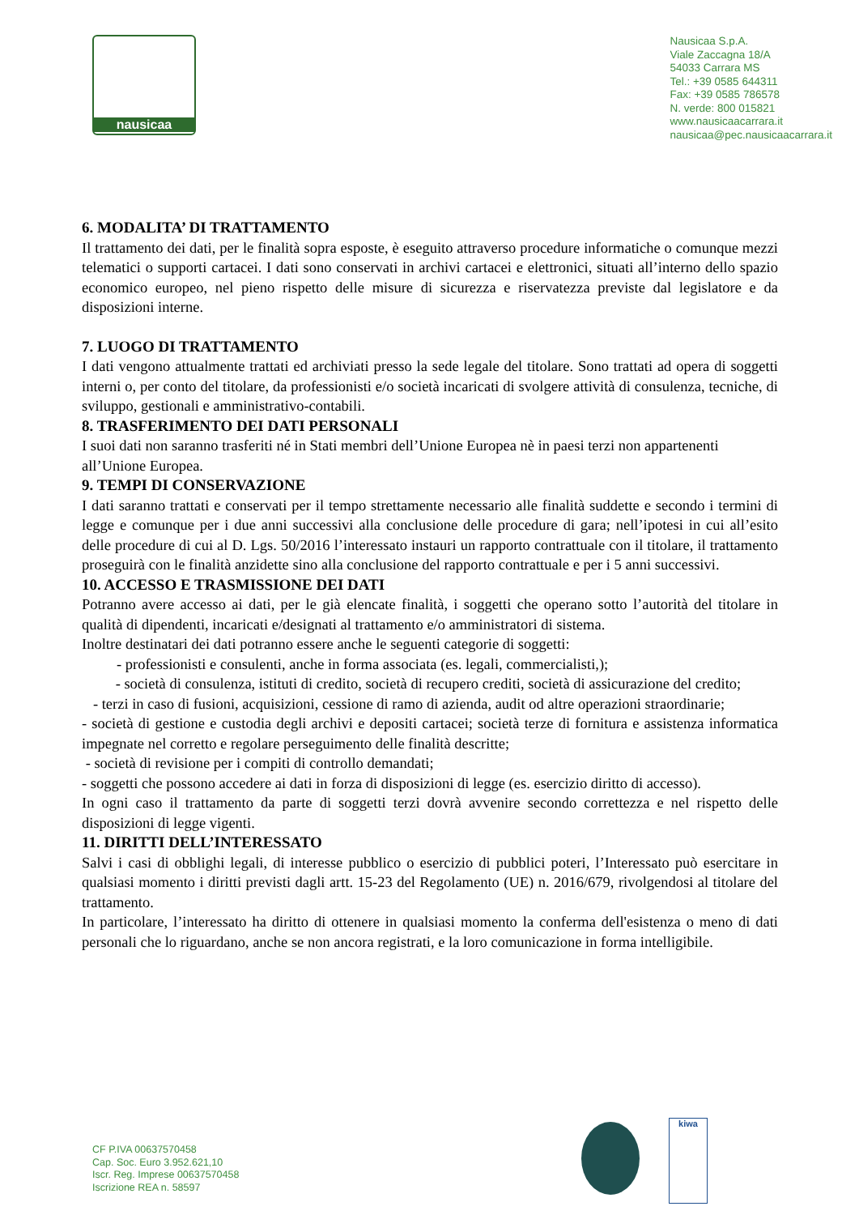nausicaa
Nausicaa S.p.A.
Viale Zaccagna 18/A
54033 Carrara MS
Tel.: +39 0585 644311
Fax: +39 0585 786578
N. verde: 800 015821
www.nausicaacarrara.it
nausicaa@pec.nausicaacarrara.it
6. MODALITA’ DI TRATTAMENTO
Il trattamento dei dati, per le finalità sopra esposte, è eseguito attraverso procedure informatiche o comunque mezzi telematici o supporti cartacei. I dati sono conservati in archivi cartacei e elettronici, situati all’interno dello spazio economico europeo, nel pieno rispetto delle misure di sicurezza e riservatezza previste dal legislatore e da disposizioni interne.
7. LUOGO DI TRATTAMENTO
I dati vengono attualmente trattati ed archiviati presso la sede legale del titolare. Sono trattati ad opera di soggetti interni o, per conto del titolare, da professionisti e/o società incaricati di svolgere attività di consulenza, tecniche, di sviluppo, gestionali e amministrativo-contabili.
8. TRASFERIMENTO DEI DATI PERSONALI
I suoi dati non saranno trasferiti né in Stati membri dell’Unione Europea nè in paesi terzi non appartenenti all’Unione Europea.
9. TEMPI DI CONSERVAZIONE
I dati saranno trattati e conservati per il tempo strettamente necessario alle finalità suddette e secondo i termini di legge e comunque per i due anni successivi alla conclusione delle procedure di gara; nell’ipotesi in cui all’esito delle procedure di cui al D. Lgs. 50/2016 l’interessato instauri un rapporto contrattuale con il titolare, il trattamento proseguirà con le finalità anzidette sino alla conclusione del rapporto contrattuale e per i 5 anni successivi.
10. ACCESSO E TRASMISSIONE DEI DATI
Potranno avere accesso ai dati, per le già elencate finalità, i soggetti che operano sotto l’autorità del titolare in qualità di dipendenti, incaricati e/designati al trattamento e/o amministratori di sistema.
Inoltre destinatari dei dati potranno essere anche le seguenti categorie di soggetti:
- professionisti e consulenti, anche in forma associata (es. legali, commercialisti,);
- società di consulenza, istituti di credito, società di recupero crediti, società di assicurazione del credito;
- terzi in caso di fusioni, acquisizioni, cessione di ramo di azienda, audit od altre operazioni straordinarie;
- società di gestione e custodia degli archivi e depositi cartacei; società terze di fornitura e assistenza informatica impegnate nel corretto e regolare perseguimento delle finalità descritte;
- società di revisione per i compiti di controllo demandati;
- soggetti che possono accedere ai dati in forza di disposizioni di legge (es. esercizio diritto di accesso).
In ogni caso il trattamento da parte di soggetti terzi dovrà avvenire secondo correttezza e nel rispetto delle disposizioni di legge vigenti.
11. DIRITTI DELL’INTERESSATO
Salvi i casi di obblighi legali, di interesse pubblico o esercizio di pubblici poteri, l’Interessato può esercitare in qualsiasi momento i diritti previsti dagli artt. 15-23 del Regolamento (UE) n. 2016/679, rivolgendosi al titolare del trattamento.
In particolare, l’interessato ha diritto di ottenere in qualsiasi momento la conferma dell'esistenza o meno di dati personali che lo riguardano, anche se non ancora registrati, e la loro comunicazione in forma intelligibile.
CF P.IVA 00637570458
Cap. Soc. Euro 3.952.621,10
Iscr. Reg. Imprese 00637570458
Iscrizione REA n. 58597
kiwa